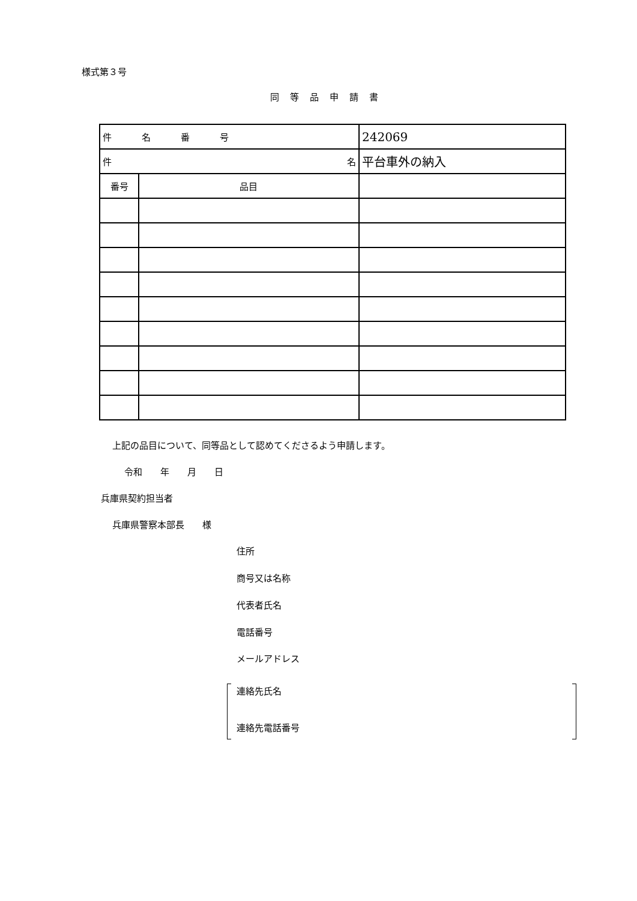様式第３号
同等品申請書
| 件名番号 | | 242069 |
| 名 件 | | 平台車外の納入 |
| 番号 | 品目 | |
上記の品目について、同等品として認めてくださるよう申請します。
令和　　年　　月　　日
兵庫県契約担当者
兵庫県警察本部長　　様
住所
商号又は名称
代表者氏名
電話番号
メールアドレス
連絡先氏名
連絡先電話番号